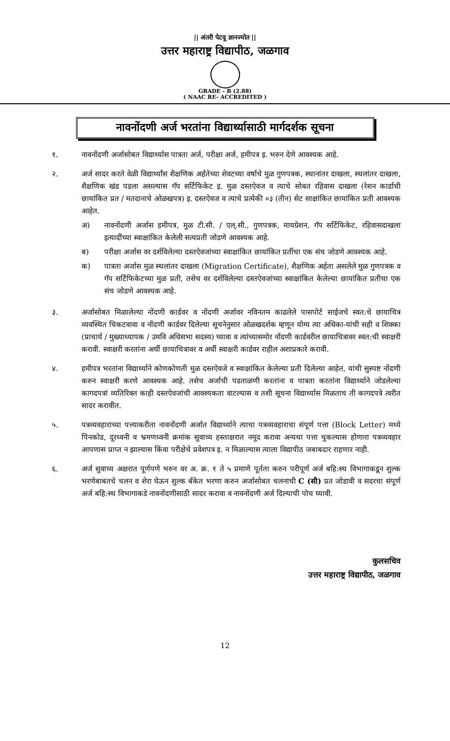|| अंतरी पेटवू ज्ञानज्योत ||
उत्तर महाराष्ट्र विद्यापीठ, जळगाव
GRADE - B (2.88)
( NAAC RE- ACCREDITED )
नावनोंदणी अर्ज भरतांना विद्यार्थ्यासाठी मार्गदर्शक सूचना
१. नावनोंदणी अर्जासोबत विद्यार्थ्यास पात्रता अर्ज, परीक्षा अर्ज, हमीपत्र इ. भरुन देणे आवश्यक आहे.
२. अर्ज सादर करते वेळी विद्यार्थ्यांस शैक्षणिक अर्हतेच्या शेवटच्या वर्षाचे मुळ गुणपत्रक, स्थानांतर दाखला, स्थलांतर दाखला, शैक्षणिक खंड पडला असल्यास गॅप सर्टिफिकेट इ. मुळ दस्तऐवज व त्याचे सोबत रहिवास दाखला (रेशन कार्डाची छायांकित प्रत / मतदानाचे ओळखपत्र) इ. दस्तऐवज व त्याचे प्रत्येकी ०३ (तीन) सेट साक्षांकित छायांकित प्रती आवश्यक आहेत.
अ) नावनोंदणी अर्जास हमीपत्र, मुळ टी.सी. / एल्.सी., गुणपत्रक, मायग्रेशन, गॅप सर्टिफिकेट, रहिवासदाखला इत्यादींच्या स्वाक्षांकित केलेली सत्यप्रती जोडणे आवश्यक आहे.
ब) परीक्षा अर्जास वर दर्शविलेल्या दस्तऐवजांच्या स्वाक्षांकित छायांकित प्रतींचा एक संच जोडणे आवश्यक आहे.
क) पात्रता अर्जास मुळ स्थलांतर दाखला (Migration Certificate), शैक्षणिक अर्हता असलेले मुळ गुणपत्रक व गॅप सर्टिफिकेटच्या मुळ प्रती, तसेच वर दर्शविलेल्या दस्तऐवजांच्या स्वाक्षांकित केलेल्या छायांकित प्रतीचा एक संच जोडणे आवश्यक आहे.
३. अर्जासोबत मिळालेल्या नोंदणी कार्डवर व नोंदणी अर्जावर नविनतम काढलेले पासपोर्ट साईजचे स्वत:चे छायाचित्र व्यवस्थित चिकटवावा व नोंदणी कार्डवर दिलेल्या सूचनेनुसार ओळखदर्शक म्हणून योग्य त्या अधिका-यांची सही व शिक्का (प्राचार्य / मुख्याध्यापक / उमवि अधिसभा सदस्य) घ्यावा व त्यांच्यासमोर नोंदणी कार्डवरील छायाचित्रावर स्वत:ची स्वाक्षरी करावी. स्वाक्षरी करतांना अर्धी छायाचित्रावर व अर्धी स्वाक्षरी कार्डवर राहील अशाप्रकारे करावी.
४. हमीपत्र भरतांना विद्यार्थ्याने कोणकोणती मुळ दस्तऐवजे व स्वाक्षांकित केलेल्या प्रती दिलेल्या आहेत, यांची सुस्पष्ट नोंदणी करुन स्वाक्षरी करणे आवश्यक आहे. तसेच अर्जाची पडताळणी करतांना व पात्रता करतांना विद्यार्थ्याने जोडलेल्या कागदपत्रां व्यतिरिक्त काही दस्तऐवजांची आवश्यकता वाटल्यास व तशी सूचना विद्यार्थ्यास मिळताच ती कागदपत्रे त्वरीत सादर करावीत.
५. पत्रव्यवहाराच्या पत्त्याकरीता नावनोंदणी अर्जात विद्यार्थ्याने त्याचा पत्रव्यवहाराचा संपूर्ण पत्ता (Block Letter) मध्ये पिनकोड, दूरध्वनी व भ्रमणध्वनी क्रमांक सुवाच्य हस्ताक्षरात नमूद करावा अन्यथा पत्ता चुकल्यास होणारा पत्रव्यवहार आपणास प्राप्त न झाल्यास किंवा परीक्षेचे प्रवेशपत्र इ. न मिळाल्यास त्याला विद्यापीठ जबाबदार राहणार नाही.
६. अर्ज सुवाच्य अक्षरात पूर्णपणे भरुन वर अ. क्र. १ ते ५ प्रमाणे पूर्तता करुन परीपूर्ण अर्ज बहि:स्थ विभागाकडून शुल्क भरणेबाबतचे चलन व शेरा घेऊन शुल्क बँकेत भरणा करुन अर्जासोबत चलनाची C (सी) प्रत जोडावी व सदरचा संपूर्ण अर्ज बहि:स्थ विभागाकडे नावनोंदणीसाठी सादर करावा व नावनोंदणी अर्ज दिल्याची पोच घ्यावी.
कुलसचिव
उत्तर महाराष्ट्र विद्यापीठ, जळगाव
12